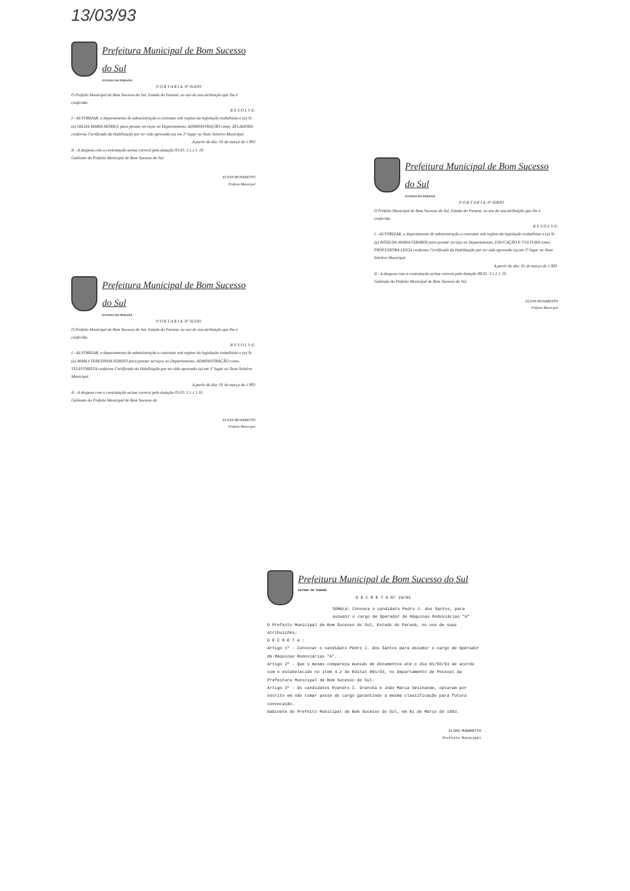13/03/93
Prefeitura Municipal de Bom Sucesso do Sul
ESTADO DO PARANÁ
P O R T A R I A. Nº 014/93
O Prefeito Municipal de Bom Sucesso do Sul, Estado do Paraná, no uso de sua atribuição que lhe é conferida.
R E S O L V E:
I - AUTORIZAR, o departamento de administração a contratar sob regime da legislação trabalhista o (a) Sr. (a) HILDA MARIA MORILE para prestar serviços no Departamento, ADMINISTRAÇÃO como, ZELADORA conforme Certificado da Habilitação por ter sido aprovado (a) em 2º lugar no Teste Seletivo Municipal.
A partir do dia: 01 de março de 1.993
II - A despesa com a contratação acima correrá pela dotação 03.03. 3.1.1.1 .01
Gabinete do Prefeito Municipal de Bom Sucesso do Sul.
ELSON MUNARETTO
Prefeito Municipal
Prefeitura Municipal de Bom Sucesso do Sul
ESTADO DO PARANÁ
P O R T A R I A. Nº 015/93
O Prefeito Municipal de Bom Sucesso do Sul, Estado do Paraná, no uso de sua atribuição que lhe é conferida.
R E S O L V E:
I - AUTORIZAR, o departamento de administração a contratar sob regime da legislação trabalhista o (a) Sr. (a) MARLI TEREZINHA SORIZO para prestar serviços no Departamento, ADMINISTRAÇÃO como, TELEFORISTA conforme Certificado da Habilitação por ter sido aprovado (a) em 1º lugar no Teste Seletivo Municipal.
A partir do dia: 01 de março de 1.993
II - A despesa com a contratação acima correrá pela dotação 03.03. 3.1.1.1 01
Gabinete do Prefeito Municipal de Bom Sucesso do
ELSON MUNARETTO
Prefeito Municipal
Prefeitura Municipal de Bom Sucesso do Sul
ESTADO DO PARANÁ
P O R T A R I A. Nº 028/93
O Prefeito Municipal de Bom Sucesso do Sul, Estado do Paraná, no uso de sua atribuição que lhe é conferida.
R E S O L V E:
I - AUTORIZAR, o departamento de administração a contratar sob regime da legislação trabalhista o (a) Sr. (a) ROSILDA MARIA GIRARDI para prestar serviço no Departamento, EDUCAÇÃO E CULTURA como, PROFESSORA LEIGA conforme Certificado da Habilitação por ter sido aprovado (a) em 2º lugar no Teste Seletivo Municipal.
A partir do dia: 01 de março de 1.993.
II - A despesa com a contratação acima correrá pela dotação 08.02. 3.1.1.1. 01
Gabinete do Prefeito Municipal de Bom Sucesso do Sul.
ELSON MUNARETTO
Prefeito Municipal
Prefeitura Municipal de Bom Sucesso do Sul
ESTADO DO PARANÁ
D E C R E T O Nº 19/93
SÚMULA: Convoca o candidato Pedro J. dos Santos, para assumir o cargo de Operador de Máquinas Rodoviárias "A"
O Prefeito Municipal de Bom Sucesso do Sul, Estado do Paraná, no uso de suas atribuições;
D E C R E T A :
Artigo 1º - Convocar o candidato Pedro J. dos Santos para assumir o cargo de Operador de Máquinas Rodoviárias "A".
Artigo 2º - Que o mesmo compareça munido de documentos até o dia 01/03/93 de acordo com o estabelecido no item 4.2 do Edital 001/93, no Departamento de Pessoal da Prefeitura Municipal de Bom Sucesso do Sul.
Artigo 3º - Os candidatos Evandro I. Drancka e João Maria Sesinande, optaram por escrito em não tomar posse do cargo garantindo a mesma classificação para futura convocação.
Gabinete do Prefeito Municipal de Bom Sucesso do Sul, em 01 de Março de 1993.
ELSON MUNARETTO
Prefeito Municipal